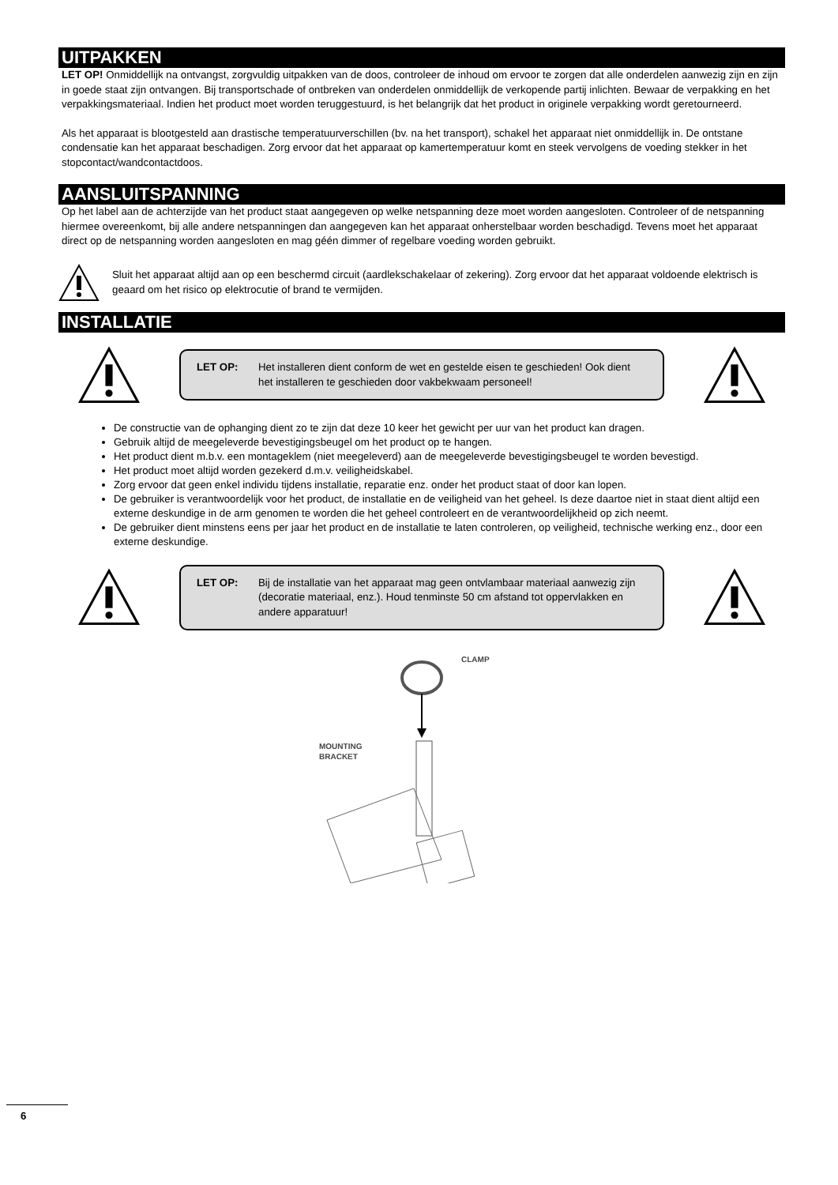UITPAKKEN
LET OP! Onmiddellijk na ontvangst, zorgvuldig uitpakken van de doos, controleer de inhoud om ervoor te zorgen dat alle onderdelen aanwezig zijn en zijn in goede staat zijn ontvangen. Bij transportschade of ontbreken van onderdelen onmiddellijk de verkopende partij inlichten. Bewaar de verpakking en het verpakkingsmateriaal. Indien het product moet worden teruggestuurd, is het belangrijk dat het product in originele verpakking wordt geretourneerd.
Als het apparaat is blootgesteld aan drastische temperatuurverschillen (bv. na het transport), schakel het apparaat niet onmiddellijk in. De ontstane condensatie kan het apparaat beschadigen. Zorg ervoor dat het apparaat op kamertemperatuur komt en steek vervolgens de voeding stekker in het stopcontact/wandcontactdoos.
AANSLUITSPANNING
Op het label aan de achterzijde van het product staat aangegeven op welke netspanning deze moet worden aangesloten. Controleer of de netspanning hiermee overeenkomt, bij alle andere netspanningen dan aangegeven kan het apparaat onherstelbaar worden beschadigd. Tevens moet het apparaat direct op de netspanning worden aangesloten en mag géén dimmer of regelbare voeding worden gebruikt.
Sluit het apparaat altijd aan op een beschermd circuit (aardlekschakelaar of zekering). Zorg ervoor dat het apparaat voldoende elektrisch is geaard om het risico op elektrocutie of brand te vermijden.
INSTALLATIE
LET OP: Het installeren dient conform de wet en gestelde eisen te geschieden! Ook dient het installeren te geschieden door vakbekwaam personeel!
De constructie van de ophanging dient zo te zijn dat deze 10 keer het gewicht per uur van het product kan dragen.
Gebruik altijd de meegeleverde bevestigingsbeugel om het product op te hangen.
Het product dient m.b.v. een montageklem (niet meegeleverd) aan de meegeleverde bevestigingsbeugel te worden bevestigd.
Het product moet altijd worden gezekerd d.m.v. veiligheidskabel.
Zorg ervoor dat geen enkel individu tijdens installatie, reparatie enz. onder het product staat of door kan lopen.
De gebruiker is verantwoordelijk voor het product, de installatie en de veiligheid van het geheel. Is deze daartoe niet in staat dient altijd een externe deskundige in de arm genomen te worden die het geheel controleert en de verantwoordelijkheid op zich neemt.
De gebruiker dient minstens eens per jaar het product en de installatie te laten controleren, op veiligheid, technische werking enz., door een externe deskundige.
LET OP: Bij de installatie van het apparaat mag geen ontvlambaar materiaal aanwezig zijn (decoratie materiaal, enz.). Houd tenminste 50 cm afstand tot oppervlakken en andere apparatuur!
CLAMP
MOUNTING
BRACKET
6